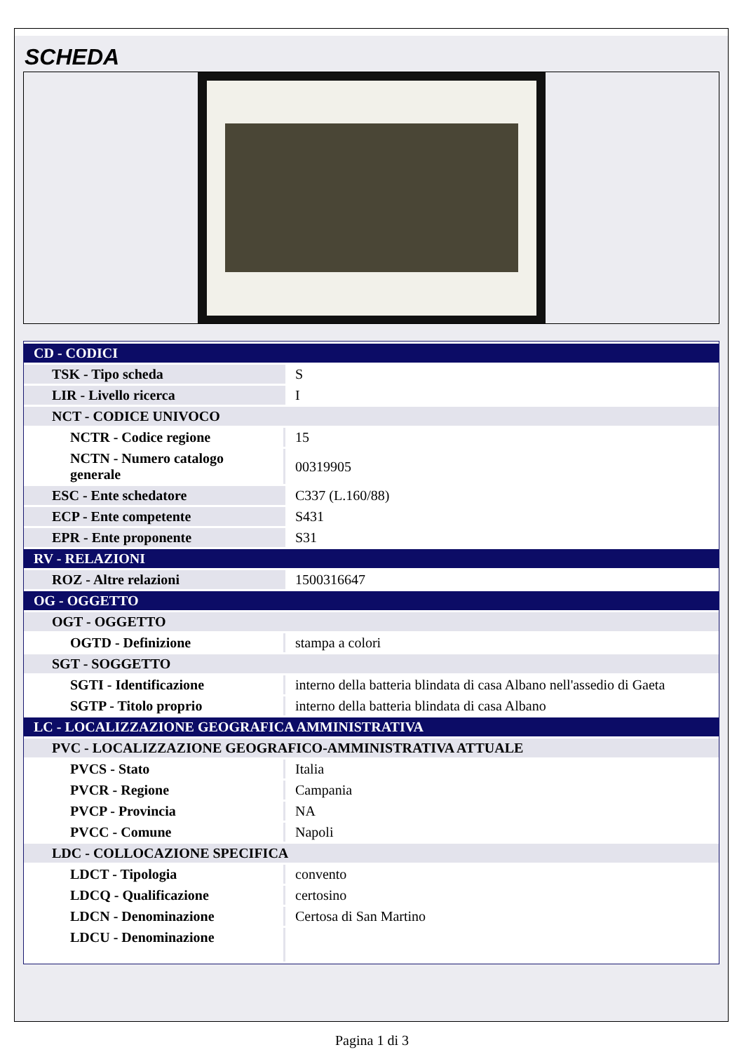SCHEDA
| CD - CODICI | |
| TSK - Tipo scheda | S |
| LIR - Livello ricerca | I |
| NCT - CODICE UNIVOCO | |
| NCTR - Codice regione | 15 |
| NCTN - Numero catalogo generale | 00319905 |
| ESC - Ente schedatore | C337 (L.160/88) |
| ECP - Ente competente | S431 |
| EPR - Ente proponente | S31 |
| RV - RELAZIONI | |
| ROZ - Altre relazioni | 1500316647 |
| OG - OGGETTO | |
| OGT - OGGETTO | |
| OGTD - Definizione | stampa a colori |
| SGT - SOGGETTO | |
| SGTI - Identificazione | interno della batteria blindata di casa Albano nell'assedio di Gaeta |
| SGTP - Titolo proprio | interno della batteria blindata di casa Albano |
| LC - LOCALIZZAZIONE GEOGRAFICA AMMINISTRATIVA | |
| PVC - LOCALIZZAZIONE GEOGRAFICO-AMMINISTRATIVA ATTUALE | |
| PVCS - Stato | Italia |
| PVCR - Regione | Campania |
| PVCP - Provincia | NA |
| PVCC - Comune | Napoli |
| LDC - COLLOCAZIONE SPECIFICA | |
| LDCT - Tipologia | convento |
| LDCQ - Qualificazione | certosino |
| LDCN - Denominazione | Certosa di San Martino |
| LDCU - Denominazione | |
Pagina 1 di 3